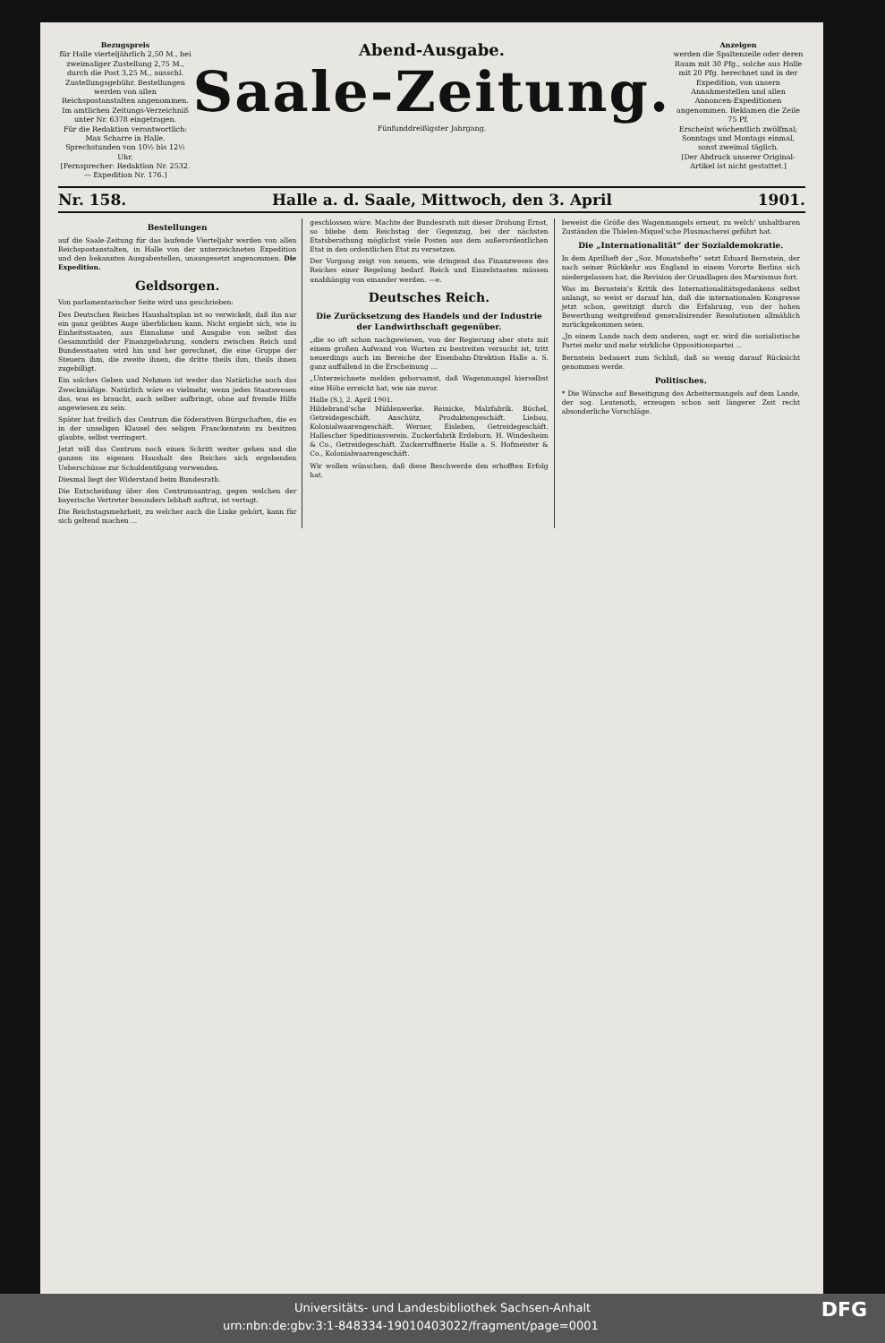Bezugspreis
für Halle vierteljährlich 2,50 M., bei zweimaliger Zustellung 2,75 M., durch die Post 3,25 M., ausschl. Zustellungsgebühr. Bestellungen werden von allen Reichspostanstalten angenommen. Im amtlichen Zeitungs-Verzeichniß unter Nr. 6378 eingetragen.
Für die Redaktion verantwortlich: Max Scharre in Halle.
Sprechstunden von 10½ bis 12½ Uhr.
[Fernsprecher: Redaktion Nr. 2532. — Expedition Nr. 176.]
Abend-Ausgabe.
Saale-Zeitung.
Fünfunddreißigster Jahrgang.
Anzeigen
werden die Spaltenzeile oder deren Raum mit 30 Pfg., solche aus Halle mit 20 Pfg. berechnet und in der Expedition, von unsern Annahmestellen und allen Annoncen-Expeditionen angenommen. Reklamen die Zeile 75 Pf.
Erscheint wöchentlich zwölfmal; Sonntags und Montags einmal, sonst zweimal täglich.
[Der Abdruck unserer Original-Artikel ist nicht gestattet.]
Nr. 158. Halle a. d. Saale, Mittwoch, den 3. April 1901.
Bestellungen
auf die Saale-Zeitung für das laufende Vierteljahr werden von allen Reichspostanstalten, in Halle von der unterzeichneten Expedition und den bekannten Ausgabestellen, unausgesetzt angenommen. Die Expedition.
Geldsorgen.
Von parlamentarischer Seite wird uns geschrieben:
Des Deutschen Reiches Haushaltsplan ist so verwickelt, daß ihn nur ein ganz geübtes Auge überblicken kann. Nicht ergiebt sich, wie in Einheitsstaaten, aus Einnahme und Ausgabe von selbst das Gesammtbild der Finanzgebahrung, sondern zwischen Reich und Bundesstaaten wird hin und her gerechnet, die eine Gruppe der Steuern ihm, die zweite ihnen, die dritte theils ihm, theils ihnen zugebilligt.
Ein solches Geben und Nehmen ist weder das Natürliche noch das Zweckmäßige. Natürlich wäre es vielmehr, wenn jedes Staatswesen das, was es braucht, auch selber aufbringt, ohne auf fremde Hilfe angewiesen zu sein.
Später hat freilich das Centrum die föderativen Bürgschaften, die es in der unseligen Klausel des seligen Franckenstein zu besitzen glaubte, selbst verringert.
Jetzt will das Centrum noch einen Schritt weiter gehen und die ganzen im eigenen Haushalt des Reiches sich ergebenden Ueberschüsse zur Schuldentilgung verwenden.
Diesmal liegt der Widerstand beim Bundesrath.
Die Entscheidung über den Centrumsantrag, gegen welchen der bayerische Vertreter besonders lebhaft auftrat, ist vertagt.
Die Reichstagsmehrheit, zu welcher auch die Linke gehört, kann für sich geltend machen ...
geschlossen wäre. Machte der Bundesrath mit dieser Drohung Ernst, so bliebe dem Reichstag der Gegenzug, bei der nächsten Etatsberathung möglichst viele Posten aus dem außerordentlichen Etat in den ordentlichen Etat zu versetzen.
Der Vorgang zeigt von neuem, wie dringend das Finanzwesen des Reiches einer Regelung bedarf. Reich und Einzelstaaten müssen unabhängig von einander werden. —e.
Deutsches Reich.
Die Zurücksetzung des Handels und der Industrie der Landwirthschaft gegenüber.
„die so oft schon nachgewiesen, von der Regierung aber stets mit einem großen Aufwand von Worten zu bestreiten versucht ist, tritt neuerdings auch im Bereiche der Eisenbahn-Direktion Halle a. S. ganz auffallend in die Erscheinung ...
„Unterzeichnete melden gehorsamst, daß Wagenmangel hierselbst eine Höhe erreicht hat, wie nie zuvor.
Halle (S.), 2. April 1901.
Hildebrand'sche Mühlenwerke. Reinicke, Malzfabrik. Büchel, Getreidegeschäft. Anschütz, Produktengeschäft. Liebau, Kolonialwaarengeschäft. Werner, Eisleben, Getreidegeschäft. Hallescher Speditionsverein. Zuckerfabrik Erdeborn. H. Windesheim & Co., Getreidegeschäft. Zuckerraffinerie Halle a. S. Hofmeister & Co., Kolonialwaarengeschäft.
Wir wollen wünschen, daß diese Beschwerde den erhofften Erfolg hat.
beweist die Größe des Wagenmangels erneut, zu welch' unhaltbaren Zuständen die Thielen-Miquel'sche Plusmacherei geführt hat.
Die „Internationalität“ der Sozialdemokratie.
In dem Aprilheft der „Soz. Monatshefte“ setzt Eduard Bernstein, der nach seiner Rückkehr aus England in einem Vororte Berlins sich niedergelassen hat, die Revision der Grundlagen des Marxismus fort.
Was im Bernstein's Kritik des Internationalitätsgedankens selbst anlangt, so weist er darauf hin, daß die internationalen Kongresse jetzt schon, gewitzigt durch die Erfahrung, von der hohen Bewerthung weitgreifend generalisirender Resolutionen allmählich zurückgekommen seien.
„Jn einem Lande nach dem anderen, sagt er, wird die sozialistische Partei mehr und mehr wirkliche Oppositionspartei ...
Bernstein bedauert zum Schluß, daß so wenig darauf Rücksicht genommen werde.
Politisches.
* Die Wünsche auf Beseitigung des Arbeitermangels auf dem Lande, der sog. Leutenoth, erzeugen schon seit längerer Zeit recht absonderliche Vorschläge.
Universitäts- und Landesbibliothek Sachsen-Anhalt
urn:nbn:de:gbv:3:1-848334-19010403022/fragment/page=0001 DFG